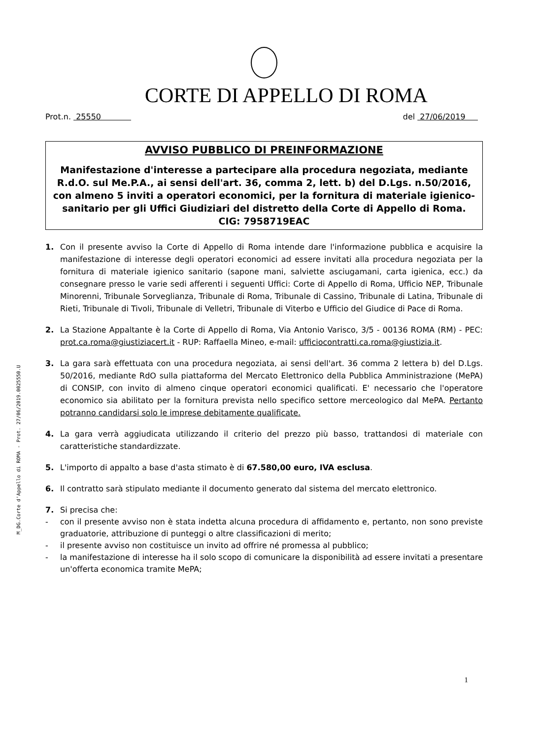M_DG.Corte d'Appello di ROMA - Prot. 27/06/2019.0025550.U
CORTE DI APPELLO DI ROMA
Prot.n. 25550 del 27/06/2019
AVVISO PUBBLICO DI PREINFORMAZIONE
Manifestazione d'interesse a partecipare alla procedura negoziata, mediante R.d.O. sul Me.P.A., ai sensi dell'art. 36, comma 2, lett. b) del D.Lgs. n.50/2016, con almeno 5 inviti a operatori economici, per la fornitura di materiale igienico-sanitario per gli Uffici Giudiziari del distretto della Corte di Appello di Roma.
CIG: 7958719EAC
1. Con il presente avviso la Corte di Appello di Roma intende dare l'informazione pubblica e acquisire la manifestazione di interesse degli operatori economici ad essere invitati alla procedura negoziata per la fornitura di materiale igienico sanitario (sapone mani, salviette asciugamani, carta igienica, ecc.) da consegnare presso le varie sedi afferenti i seguenti Uffici: Corte di Appello di Roma, Ufficio NEP, Tribunale Minorenni, Tribunale Sorveglianza, Tribunale di Roma, Tribunale di Cassino, Tribunale di Latina, Tribunale di Rieti, Tribunale di Tivoli, Tribunale di Velletri, Tribunale di Viterbo e Ufficio del Giudice di Pace di Roma.
2. La Stazione Appaltante è la Corte di Appello di Roma, Via Antonio Varisco, 3/5 - 00136 ROMA (RM) - PEC: prot.ca.roma@giustiziacert.it - RUP: Raffaella Mineo, e-mail: ufficiocontratti.ca.roma@giustizia.it.
3. La gara sarà effettuata con una procedura negoziata, ai sensi dell'art. 36 comma 2 lettera b) del D.Lgs. 50/2016, mediante RdO sulla piattaforma del Mercato Elettronico della Pubblica Amministrazione (MePA) di CONSIP, con invito di almeno cinque operatori economici qualificati. E' necessario che l'operatore economico sia abilitato per la fornitura prevista nello specifico settore merceologico dal MePA. Pertanto potranno candidarsi solo le imprese debitamente qualificate.
4. La gara verrà aggiudicata utilizzando il criterio del prezzo più basso, trattandosi di materiale con caratteristiche standardizzate.
5. L'importo di appalto a base d'asta stimato è di 67.580,00 euro, IVA esclusa.
6. Il contratto sarà stipulato mediante il documento generato dal sistema del mercato elettronico.
7. Si precisa che:
- con il presente avviso non è stata indetta alcuna procedura di affidamento e, pertanto, non sono previste graduatorie, attribuzione di punteggi o altre classificazioni di merito;
- il presente avviso non costituisce un invito ad offrire né promessa al pubblico;
- la manifestazione di interesse ha il solo scopo di comunicare la disponibilità ad essere invitati a presentare un'offerta economica tramite MePA;
1